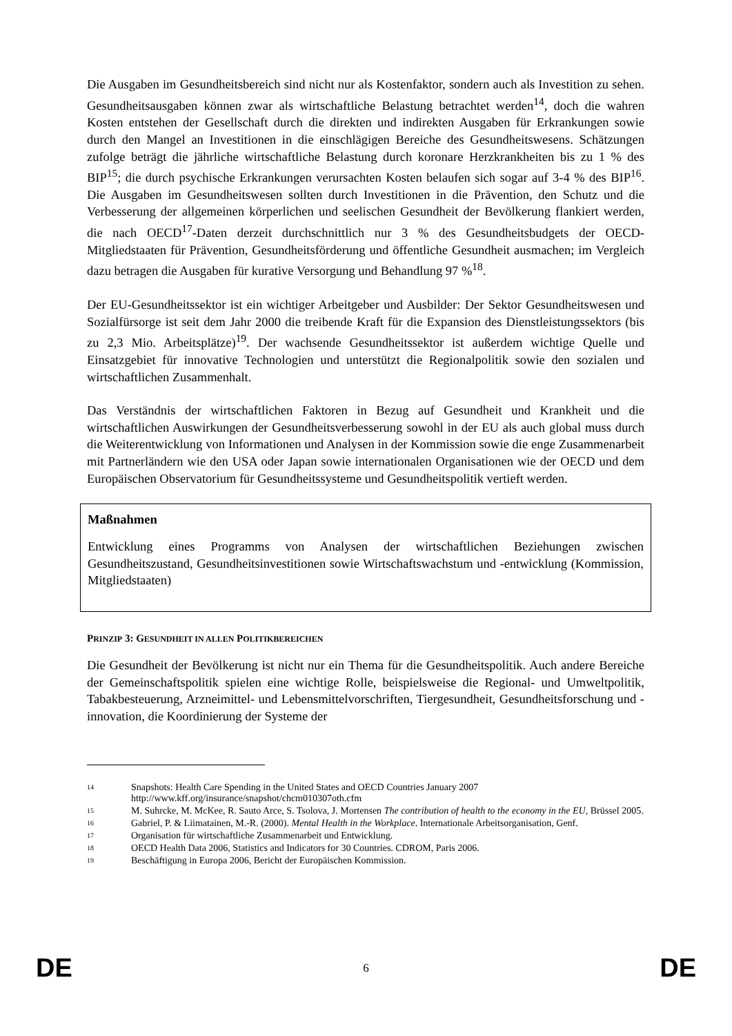Die Ausgaben im Gesundheitsbereich sind nicht nur als Kostenfaktor, sondern auch als Investition zu sehen. Gesundheitsausgaben können zwar als wirtschaftliche Belastung betrachtet werden<sup>14</sup>, doch die wahren Kosten entstehen der Gesellschaft durch die direkten und indirekten Ausgaben für Erkrankungen sowie durch den Mangel an Investitionen in die einschlägigen Bereiche des Gesundheitswesens. Schätzungen zufolge beträgt die jährliche wirtschaftliche Belastung durch koronare Herzkrankheiten bis zu 1 % des BIP<sup>15</sup>; die durch psychische Erkrankungen verursachten Kosten belaufen sich sogar auf 3-4 % des BIP<sup>16</sup>. Die Ausgaben im Gesundheitswesen sollten durch Investitionen in die Prävention, den Schutz und die Verbesserung der allgemeinen körperlichen und seelischen Gesundheit der Bevölkerung flankiert werden, die nach OECD<sup>17</sup>-Daten derzeit durchschnittlich nur 3 % des Gesundheitsbudgets der OECD-Mitgliedstaaten für Prävention, Gesundheitsförderung und öffentliche Gesundheit ausmachen; im Vergleich dazu betragen die Ausgaben für kurative Versorgung und Behandlung 97 %<sup>18</sup>.
Der EU-Gesundheitssektor ist ein wichtiger Arbeitgeber und Ausbilder: Der Sektor Gesundheitswesen und Sozialfürsorge ist seit dem Jahr 2000 die treibende Kraft für die Expansion des Dienstleistungssektors (bis zu 2,3 Mio. Arbeitsplätze)<sup>19</sup>. Der wachsende Gesundheitssektor ist außerdem wichtige Quelle und Einsatzgebiet für innovative Technologien und unterstützt die Regionalpolitik sowie den sozialen und wirtschaftlichen Zusammenhalt.
Das Verständnis der wirtschaftlichen Faktoren in Bezug auf Gesundheit und Krankheit und die wirtschaftlichen Auswirkungen der Gesundheitsverbesserung sowohl in der EU als auch global muss durch die Weiterentwicklung von Informationen und Analysen in der Kommission sowie die enge Zusammenarbeit mit Partnerländern wie den USA oder Japan sowie internationalen Organisationen wie der OECD und dem Europäischen Observatorium für Gesundheitssysteme und Gesundheitspolitik vertieft werden.
Maßnahmen
Entwicklung eines Programms von Analysen der wirtschaftlichen Beziehungen zwischen Gesundheitszustand, Gesundheitsinvestitionen sowie Wirtschaftswachstum und -entwicklung (Kommission, Mitgliedstaaten)
PRINZIP 3: GESUNDHEIT IN ALLEN POLITIKBEREICHEN
Die Gesundheit der Bevölkerung ist nicht nur ein Thema für die Gesundheitspolitik. Auch andere Bereiche der Gemeinschaftspolitik spielen eine wichtige Rolle, beispielsweise die Regional- und Umweltpolitik, Tabakbesteuerung, Arzneimittel- und Lebensmittelvorschriften, Tiergesundheit, Gesundheitsforschung und -innovation, die Koordinierung der Systeme der
14 Snapshots: Health Care Spending in the United States and OECD Countries January 2007
http://www.kff.org/insurance/snapshot/chcm010307oth.cfm
15 M. Suhrcke, M. McKee, R. Sauto Arce, S. Tsolova, J. Mortensen The contribution of health to the economy in the EU, Brüssel 2005.
16 Gabriel, P. & Liimatainen, M.-R. (2000). Mental Health in the Workplace. Internationale Arbeitsorganisation, Genf.
17 Organisation für wirtschaftliche Zusammenarbeit und Entwicklung.
18 OECD Health Data 2006, Statistics and Indicators for 30 Countries. CDROM, Paris 2006.
19 Beschäftigung in Europa 2006, Bericht der Europäischen Kommission.
DE 6 DE